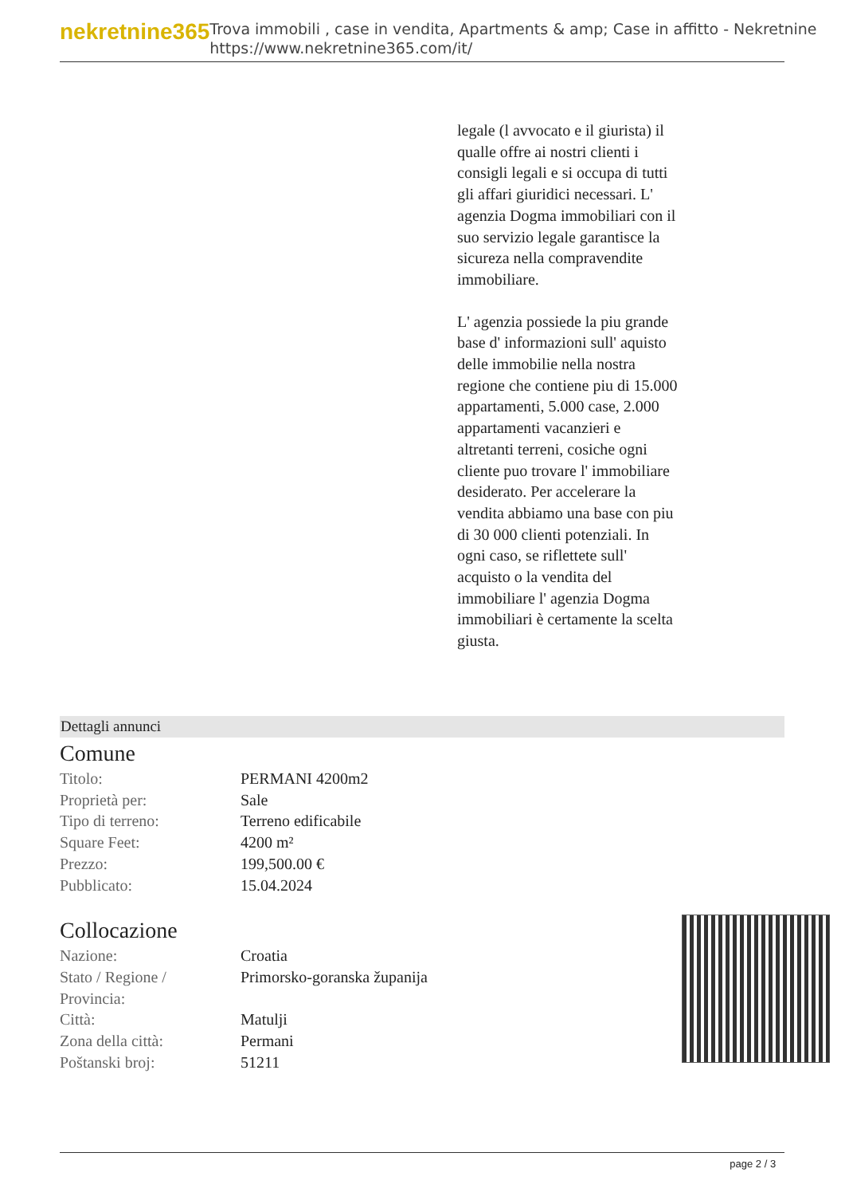nekretnine365
Trova immobili , case in vendita, Apartments & amp; Case in affitto - Nekretnine
https://www.nekretnine365.com/it/
legale (l avvocato e il giurista) il qualle offre ai nostri clienti i consigli legali e si occupa di tutti gli affari giuridici necessari. L' agenzia Dogma immobiliari con il suo servizio legale garantisce la sicureza nella compravendite immobiliare.
L' agenzia possiede la piu grande base d' informazioni sull' aquisto delle immobilie nella nostra regione che contiene piu di 15.000 appartamenti, 5.000 case, 2.000 appartamenti vacanzieri e altretanti terreni, cosiche ogni cliente puo trovare l' immobiliare desiderato. Per accelerare la vendita abbiamo una base con piu di 30 000 clienti potenziali. In ogni caso, se riflettete sull' acquisto o la vendita del immobiliare l' agenzia Dogma immobiliari è certamente la scelta giusta.
Dettagli annunci
Comune
| Titolo: | PERMANI 4200m2 |
| Proprietà per: | Sale |
| Tipo di terreno: | Terreno edificabile |
| Square Feet: | 4200 m² |
| Prezzo: | 199,500.00 € |
| Pubblicato: | 15.04.2024 |
Collocazione
| Nazione: | Croatia |
| Stato / Regione / Provincia: | Primorsko-goranska županija |
| Città: | Matulji |
| Zona della città: | Permani |
| Poštanski broj: | 51211 |
page 2 / 3